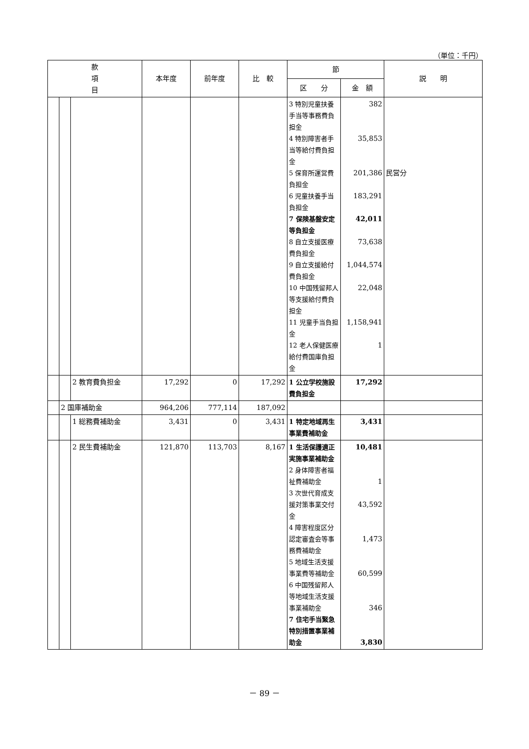（単位：千円）
| 款 項 目 | | | 本年度 | 前年度 | 比 較 | 節 | | 説 明 |
| --- | --- | --- | --- | --- | --- | --- | --- | --- |
| | | | | | | 区 分 | 金 額 | |
| | | | | | | 3 特別児童扶養手当等事務費負担金 4 特別障害者手当等給付費負担金 5 保育所運営費負担金 6 児童扶養手当負担金 7 保険基盤安定等負担金 8 自立支援医療費負担金 9 自立支援給付費負担金 10 中国残留邦人等支援給付費負担金 11 児童手当負担金 12 老人保健医療給付費国庫負担金 | 382 35,853 201,386 183,291 42,011 73,638 1,044,574 22,048 1,158,941 1 | 民営分 |
| | | 2 教育費負担金 | 17,292 | 0 | 17,292 | 1 公立学校施設費負担金 | 17,292 | |
| | 2 国庫補助金 | | 964,206 | 777,114 | 187,092 | | | |
| | | 1 総務費補助金 | 3,431 | 0 | 3,431 | 1 特定地域再生事業費補助金 | 3,431 | |
| | | 2 民生費補助金 | 121,870 | 113,703 | 8,167 | 1 生活保護適正実施事業補助金 2 身体障害者福祉費補助金 3 次世代育成支援対策事業交付金 4 障害程度区分認定審査会等事務費補助金 5 地域生活支援事業費等補助金 6 中国残留邦人等地域生活支援事業補助金 7 住宅手当緊急特別措置事業補助金 | 10,481 1 43,592 1,473 60,599 346 3,830 | |
－ 89 －